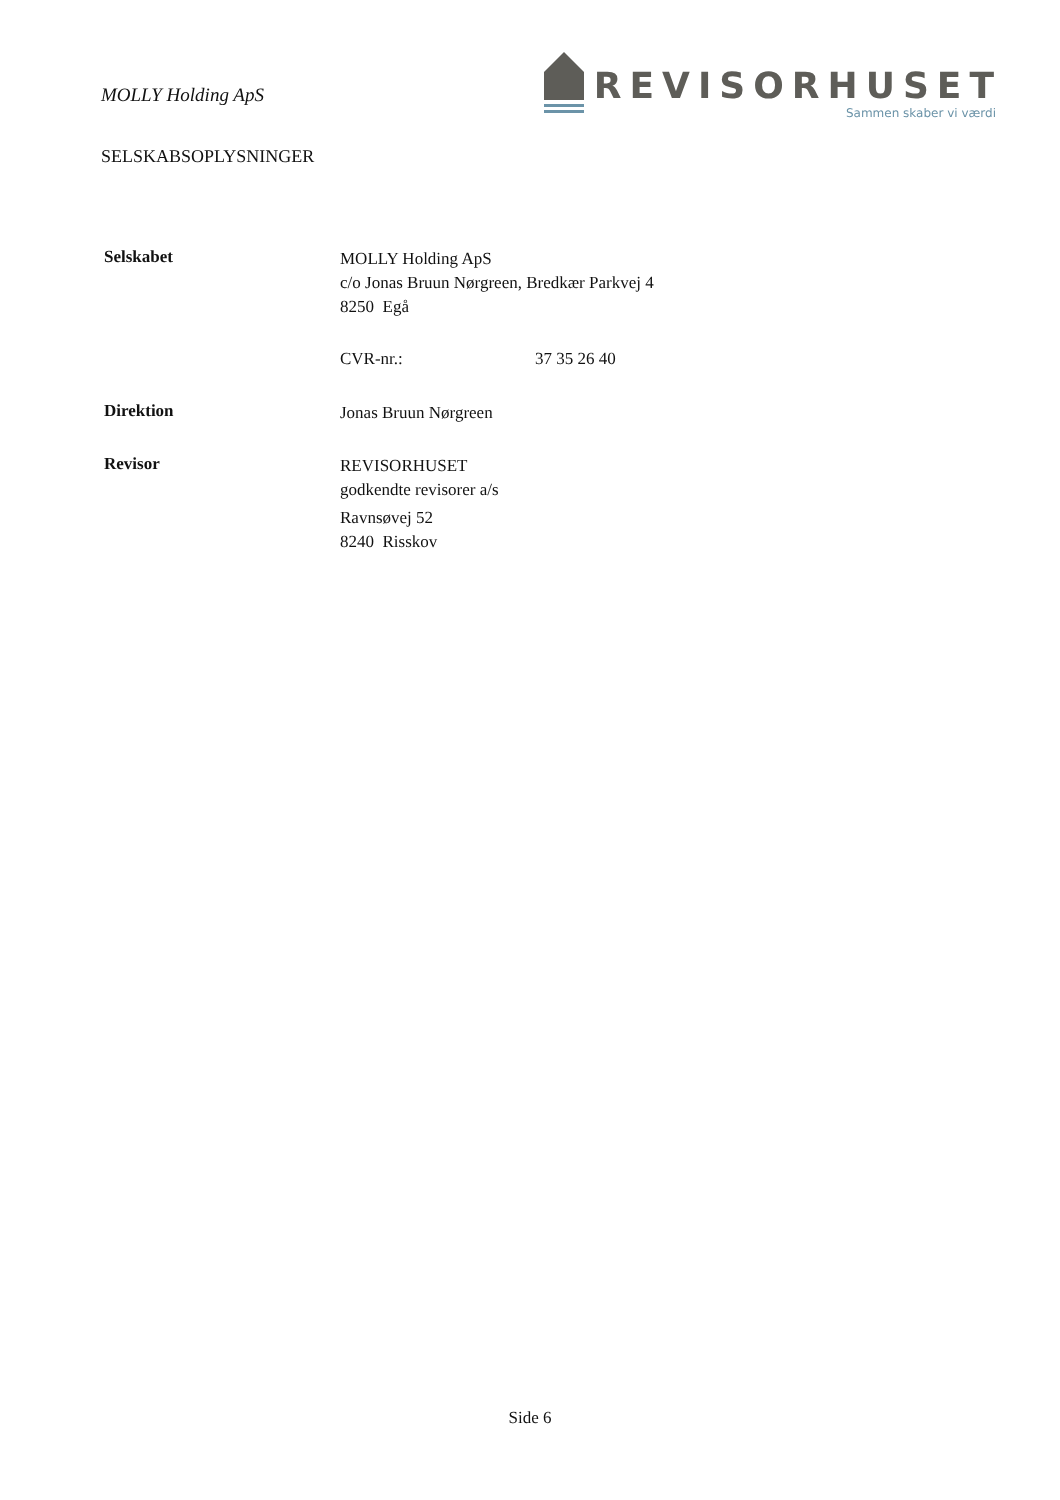MOLLY Holding ApS
REVISORHUSET
Sammen skaber vi værdi
SELSKABSOPLYSNINGER
Selskabet
MOLLY Holding ApS
c/o Jonas Bruun Nørgreen, Bredkær Parkvej 4
8250 Egå
CVR-nr.: 37 35 26 40
Direktion
Jonas Bruun Nørgreen
Revisor
REVISORHUSET
godkendte revisorer a/s
Ravnsøvej 52
8240 Risskov
Side 6